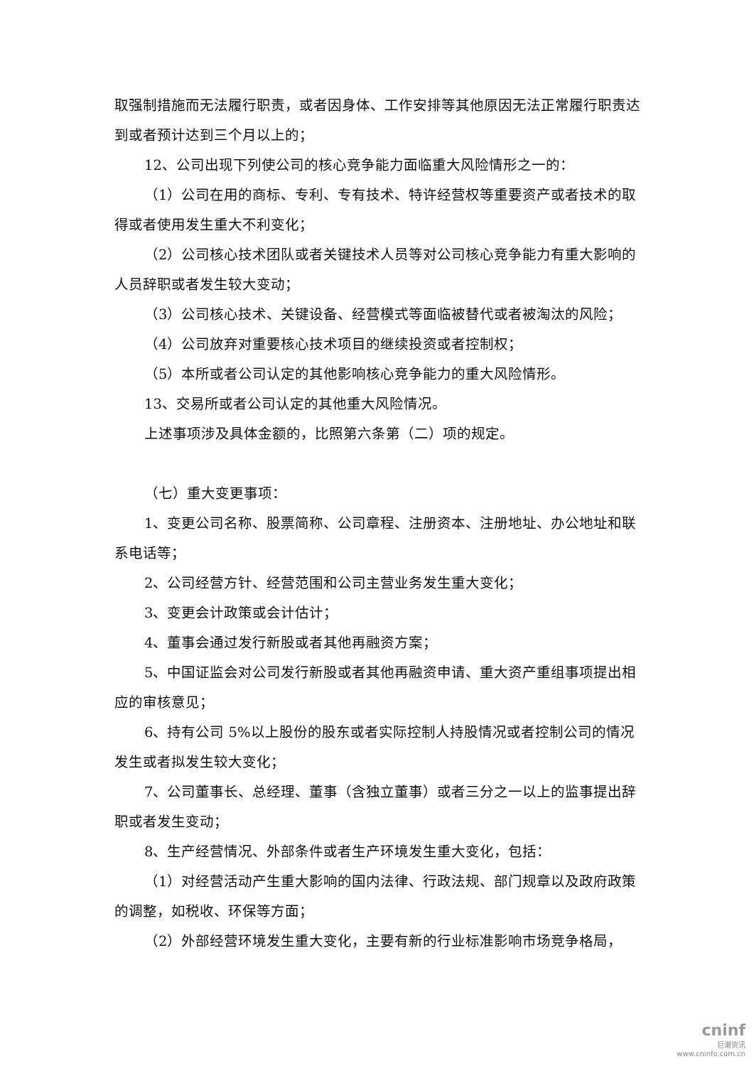取强制措施而无法履行职责，或者因身体、工作安排等其他原因无法正常履行职责达到或者预计达到三个月以上的；
12、公司出现下列使公司的核心竞争能力面临重大风险情形之一的：
（1）公司在用的商标、专利、专有技术、特许经营权等重要资产或者技术的取得或者使用发生重大不利变化；
（2）公司核心技术团队或者关键技术人员等对公司核心竞争能力有重大影响的人员辞职或者发生较大变动；
（3）公司核心技术、关键设备、经营模式等面临被替代或者被淘汰的风险；
（4）公司放弃对重要核心技术项目的继续投资或者控制权；
（5）本所或者公司认定的其他影响核心竞争能力的重大风险情形。
13、交易所或者公司认定的其他重大风险情况。
上述事项涉及具体金额的，比照第六条第（二）项的规定。
（七）重大变更事项：
1、变更公司名称、股票简称、公司章程、注册资本、注册地址、办公地址和联系电话等；
2、公司经营方针、经营范围和公司主营业务发生重大变化；
3、变更会计政策或会计估计；
4、董事会通过发行新股或者其他再融资方案；
5、中国证监会对公司发行新股或者其他再融资申请、重大资产重组事项提出相应的审核意见；
6、持有公司 5%以上股份的股东或者实际控制人持股情况或者控制公司的情况发生或者拟发生较大变化；
7、公司董事长、总经理、董事（含独立董事）或者三分之一以上的监事提出辞职或者发生变动；
8、生产经营情况、外部条件或者生产环境发生重大变化，包括：
（1）对经营活动产生重大影响的国内法律、行政法规、部门规章以及政府政策的调整，如税收、环保等方面；
（2）外部经营环境发生重大变化，主要有新的行业标准影响市场竞争格局，
cninf
巨潮资讯
www.cninfo.com.cn